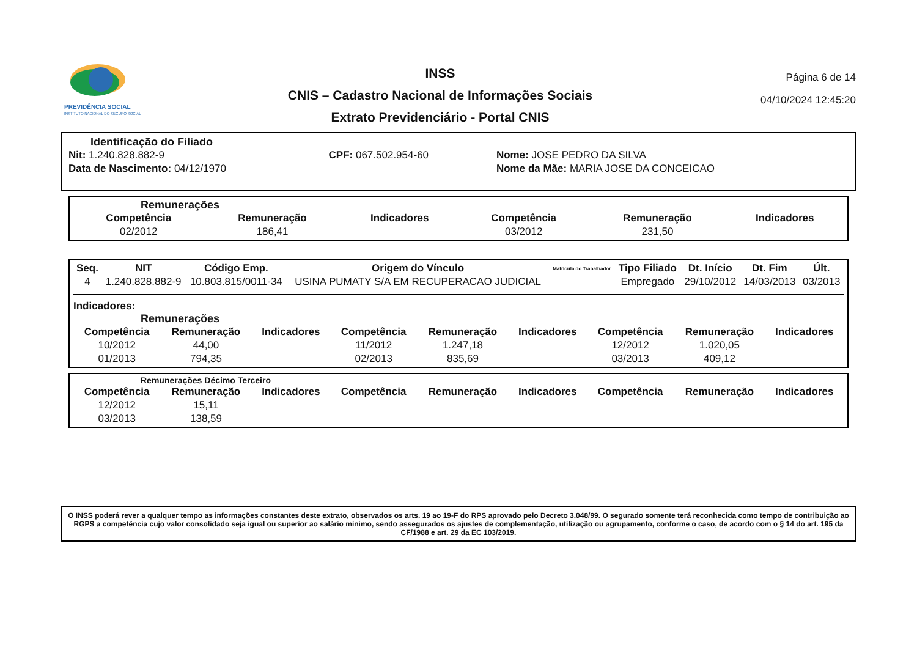PREVIDÊNCIA SOCIAL
INSTITUTO NACIONAL DO SEGURO SOCIAL
INSS
CNIS – Cadastro Nacional de Informações Sociais
Extrato Previdenciário - Portal CNIS
Página 6 de 14
04/10/2024 12:45:20
Identificação do Filiado
| Nit: 1.240.828.882-9 | CPF: 067.502.954-60 | Nome: JOSE PEDRO DA SILVA |
| Data de Nascimento: 04/12/1970 | | Nome da Mãe: MARIA JOSE DA CONCEICAO |
Remunerações
| Competência | Remuneração | Indicadores | Competência | Remuneração | Indicadores |
| --- | --- | --- | --- | --- | --- |
| 02/2012 | 186,41 | | 03/2012 | 231,50 | |
| Seq. | NIT | Código Emp. | Origem do Vínculo | Matrícula do Trabalhador | Tipo Filiado | Dt. Início | Dt. Fim | Últ. |
| --- | --- | --- | --- | --- | --- | --- | --- | --- |
| 4 | 1.240.828.882-9 | 10.803.815/0011-34 | USINA PUMATY S/A EM RECUPERACAO JUDICIAL | | Empregado | 29/10/2012 | 14/03/2013 | 03/2013 |
Indicadores:
Remunerações
| Competência | Remuneração | Indicadores | Competência | Remuneração | Indicadores | Competência | Remuneração | Indicadores |
| --- | --- | --- | --- | --- | --- | --- | --- | --- |
| 10/2012 | 44,00 | | 11/2012 | 1.247,18 | | 12/2012 | 1.020,05 | |
| 01/2013 | 794,35 | | 02/2013 | 835,69 | | 03/2013 | 409,12 | |
Remunerações Décimo Terceiro
| Competência | Remuneração | Indicadores | Competência | Remuneração | Indicadores | Competência | Remuneração | Indicadores |
| --- | --- | --- | --- | --- | --- | --- | --- | --- |
| 12/2012 | 15,11 | | | | | | | |
| 03/2013 | 138,59 | | | | | | | |
O INSS poderá rever a qualquer tempo as informações constantes deste extrato, observados os arts. 19 ao 19-F do RPS aprovado pelo Decreto 3.048/99. O segurado somente terá reconhecida como tempo de contribuição ao RGPS a competência cujo valor consolidado seja igual ou superior ao salário mínimo, sendo assegurados os ajustes de complementação, utilização ou agrupamento, conforme o caso, de acordo com o § 14 do art. 195 da CF/1988 e art. 29 da EC 103/2019.